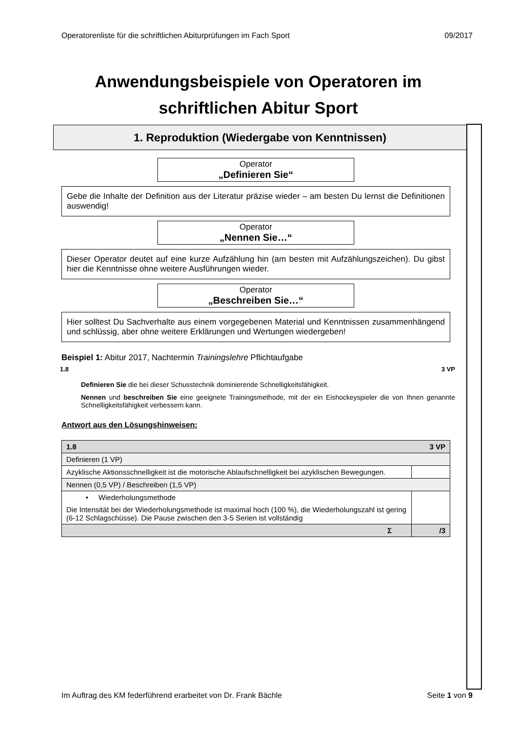Operatorenliste für die schriftlichen Abiturprüfungen im Fach Sport 09/2017
Anwendungsbeispiele von Operatoren im schriftlichen Abitur Sport
1. Reproduktion (Wiedergabe von Kenntnissen)
Operator
„Definieren Sie“
Gebe die Inhalte der Definition aus der Literatur präzise wieder – am besten Du lernst die Definitionen auswendig!
Operator
„Nennen Sie…“
Dieser Operator deutet auf eine kurze Aufzählung hin (am besten mit Aufzählungszeichen). Du gibst hier die Kenntnisse ohne weitere Ausführungen wieder.
Operator
„Beschreiben Sie…“
Hier solltest Du Sachverhalte aus einem vorgegebenen Material und Kenntnissen zusammenhängend und schlüssig, aber ohne weitere Erklärungen und Wertungen wiedergeben!
Beispiel 1: Abitur 2017, Nachtermin Trainingslehre Pflichtaufgabe
1.8 3 VP
Definieren Sie die bei dieser Schusstechnik dominierende Schnelligkeitsfähigkeit.
Nennen und beschreiben Sie eine geeignete Trainingsmethode, mit der ein Eishockeyspieler die von Ihnen genannte Schnelligkeitsfähigkeit verbessern kann.
Antwort aus den Lösungshinweisen:
| 3 VP 1.8 | |
| Definieren (1 VP) | |
| Azyklische Aktionsschnelligkeit ist die motorische Ablaufschnelligkeit bei azyklischen Bewegungen. | |
| Nennen (0,5 VP) / Beschreiben (1,5 VP) | |
| • Wiederholungsmethode Die Intensität bei der Wiederholungsmethode ist maximal hoch (100 %), die Wiederholungszahl ist gering (6-12 Schlagschüsse). Die Pause zwischen den 3-5 Serien ist vollständig | |
| Σ | /3 |
Im Auftrag des KM federführend erarbeitet von Dr. Frank Bächle Seite 1 von 9